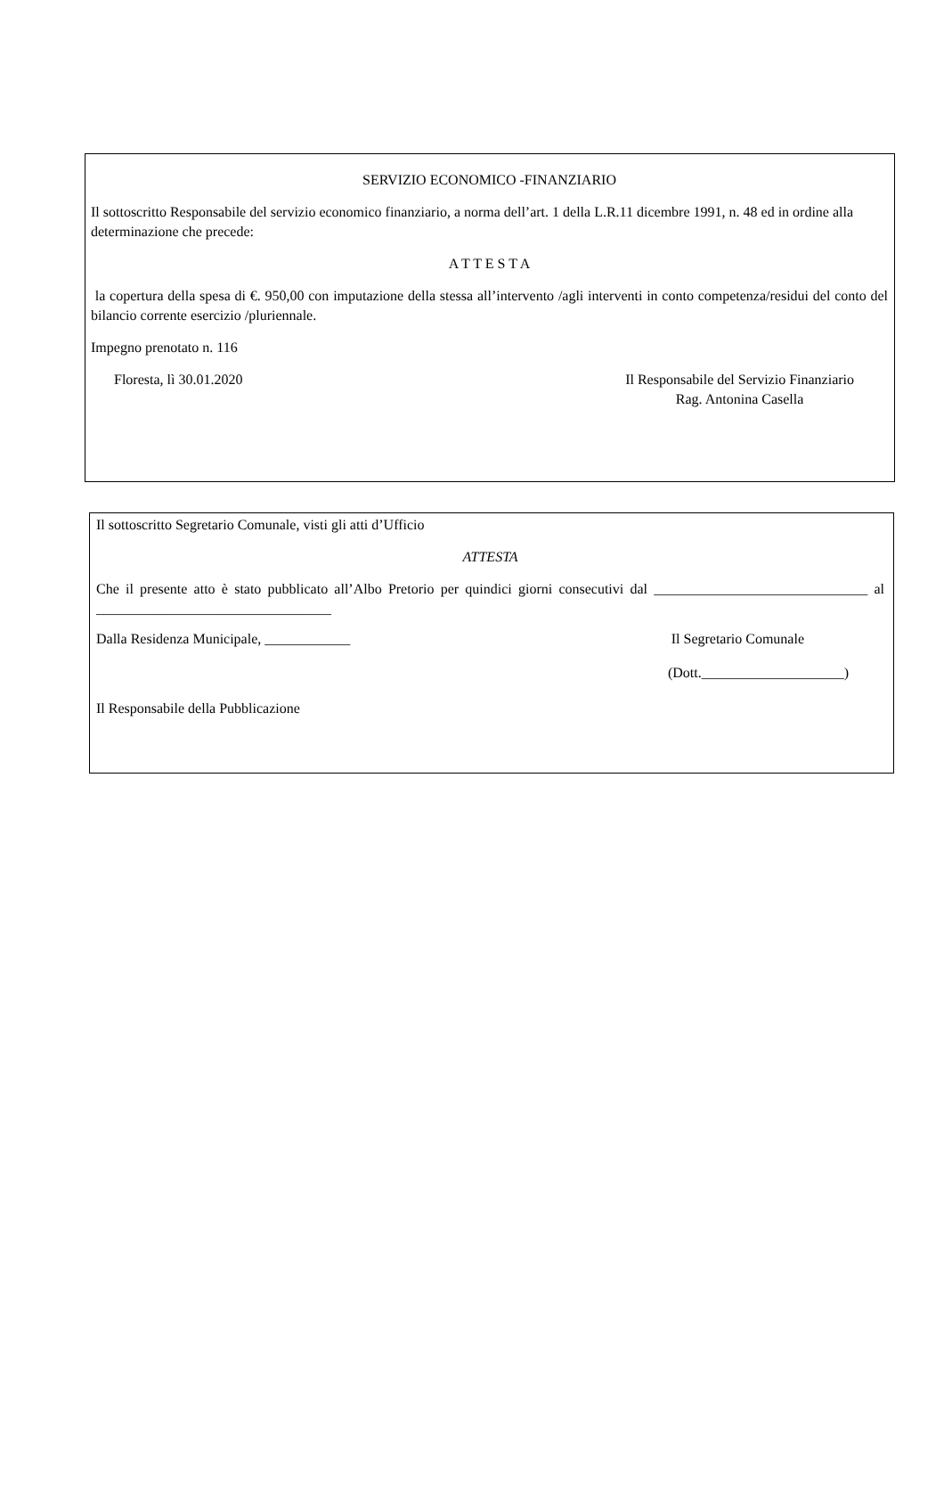SERVIZIO ECONOMICO -FINANZIARIO
Il sottoscritto Responsabile del servizio economico finanziario, a norma dell’art. 1 della L.R.11 dicembre 1991, n. 48 ed in ordine alla determinazione che precede:
A T T E S T A
la copertura della spesa di €. 950,00 con imputazione della stessa all’intervento /agli interventi in conto competenza/residui del conto del bilancio corrente esercizio /pluriennale.
Impegno prenotato n. 116
Floresta, lì 30.01.2020 Il Responsabile del Servizio Finanziario
Rag. Antonina Casella
Il sottoscritto Segretario Comunale, visti gli atti d’Ufficio
ATTESTA
Che il presente atto è stato pubblicato all’Albo Pretorio per quindici giorni consecutivi dal ______________________________ al _________________________________
Dalla Residenza Municipale, ____________
Il Segretario Comunale
(Dott.____________________)
Il Responsabile della Pubblicazione